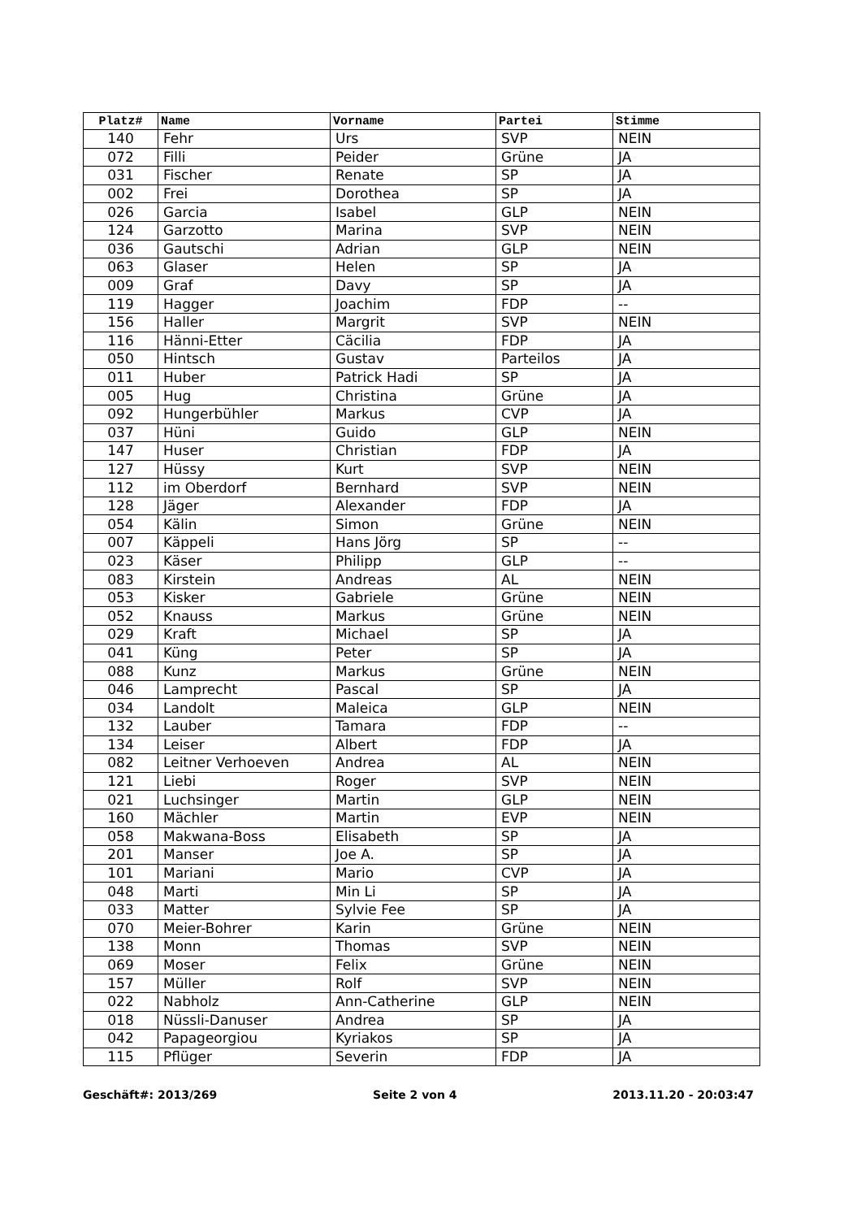| Platz# | Name | Vorname | Partei | Stimme |
| --- | --- | --- | --- | --- |
| 140 | Fehr | Urs | SVP | NEIN |
| 072 | Filli | Peider | Grüne | JA |
| 031 | Fischer | Renate | SP | JA |
| 002 | Frei | Dorothea | SP | JA |
| 026 | Garcia | Isabel | GLP | NEIN |
| 124 | Garzotto | Marina | SVP | NEIN |
| 036 | Gautschi | Adrian | GLP | NEIN |
| 063 | Glaser | Helen | SP | JA |
| 009 | Graf | Davy | SP | JA |
| 119 | Hagger | Joachim | FDP | -- |
| 156 | Haller | Margrit | SVP | NEIN |
| 116 | Hänni-Etter | Cäcilia | FDP | JA |
| 050 | Hintsch | Gustav | Parteilos | JA |
| 011 | Huber | Patrick Hadi | SP | JA |
| 005 | Hug | Christina | Grüne | JA |
| 092 | Hungerbühler | Markus | CVP | JA |
| 037 | Hüni | Guido | GLP | NEIN |
| 147 | Huser | Christian | FDP | JA |
| 127 | Hüssy | Kurt | SVP | NEIN |
| 112 | im Oberdorf | Bernhard | SVP | NEIN |
| 128 | Jäger | Alexander | FDP | JA |
| 054 | Kälin | Simon | Grüne | NEIN |
| 007 | Käppeli | Hans Jörg | SP | -- |
| 023 | Käser | Philipp | GLP | -- |
| 083 | Kirstein | Andreas | AL | NEIN |
| 053 | Kisker | Gabriele | Grüne | NEIN |
| 052 | Knauss | Markus | Grüne | NEIN |
| 029 | Kraft | Michael | SP | JA |
| 041 | Küng | Peter | SP | JA |
| 088 | Kunz | Markus | Grüne | NEIN |
| 046 | Lamprecht | Pascal | SP | JA |
| 034 | Landolt | Maleica | GLP | NEIN |
| 132 | Lauber | Tamara | FDP | -- |
| 134 | Leiser | Albert | FDP | JA |
| 082 | Leitner Verhoeven | Andrea | AL | NEIN |
| 121 | Liebi | Roger | SVP | NEIN |
| 021 | Luchsinger | Martin | GLP | NEIN |
| 160 | Mächler | Martin | EVP | NEIN |
| 058 | Makwana-Boss | Elisabeth | SP | JA |
| 201 | Manser | Joe A. | SP | JA |
| 101 | Mariani | Mario | CVP | JA |
| 048 | Marti | Min Li | SP | JA |
| 033 | Matter | Sylvie Fee | SP | JA |
| 070 | Meier-Bohrer | Karin | Grüne | NEIN |
| 138 | Monn | Thomas | SVP | NEIN |
| 069 | Moser | Felix | Grüne | NEIN |
| 157 | Müller | Rolf | SVP | NEIN |
| 022 | Nabholz | Ann-Catherine | GLP | NEIN |
| 018 | Nüssli-Danuser | Andrea | SP | JA |
| 042 | Papageorgiou | Kyriakos | SP | JA |
| 115 | Pflüger | Severin | FDP | JA |
Geschäft#: 2013/269 Seite 2 von 4 2013.11.20 - 20:03:47